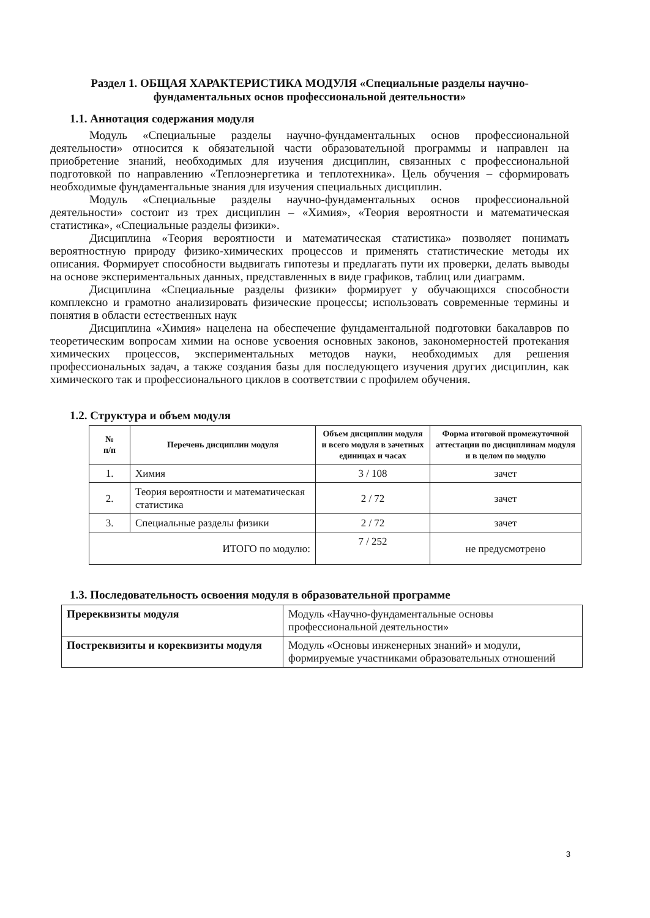Раздел 1. ОБЩАЯ ХАРАКТЕРИСТИКА МОДУЛЯ «Специальные разделы научно-фундаментальных основ профессиональной деятельности»
1.1. Аннотация содержания модуля
Модуль «Специальные разделы научно-фундаментальных основ профессиональной деятельности» относится к обязательной части образовательной программы и направлен на приобретение знаний, необходимых для изучения дисциплин, связанных с профессиональной подготовкой по направлению «Теплоэнергетика и теплотехника». Цель обучения – сформировать необходимые фундаментальные знания для изучения специальных дисциплин.
Модуль «Специальные разделы научно-фундаментальных основ профессиональной деятельности» состоит из трех дисциплин – «Химия», «Теория вероятности и математическая статистика», «Специальные разделы физики».
Дисциплина «Теория вероятности и математическая статистика» позволяет понимать вероятностную природу физико-химических процессов и применять статистические методы их описания. Формирует способности выдвигать гипотезы и предлагать пути их проверки, делать выводы на основе экспериментальных данных, представленных в виде графиков, таблиц или диаграмм.
Дисциплина «Специальные разделы физики» формирует у обучающихся способности комплексно и грамотно анализировать физические процессы; использовать современные термины и понятия в области естественных наук
Дисциплина «Химия» нацелена на обеспечение фундаментальной подготовки бакалавров по теоретическим вопросам химии на основе усвоения основных законов, закономерностей протекания химических процессов, экспериментальных методов науки, необходимых для решения профессиональных задач, а также создания базы для последующего изучения других дисциплин, как химического так и профессионального циклов в соответствии с профилем обучения.
1.2. Структура и объем модуля
| № п/п | Перечень дисциплин модуля | Объем дисциплин модуля и всего модуля в зачетных единицах и часах | Форма итоговой промежуточной аттестации по дисциплинам модуля и в целом по модулю |
| --- | --- | --- | --- |
| 1. | Химия | 3 / 108 | зачет |
| 2. | Теория вероятности и математическая статистика | 2 / 72 | зачет |
| 3. | Специальные разделы физики | 2 / 72 | зачет |
| ИТОГО по модулю: | | 7 / 252 | не предусмотрено |
1.3. Последовательность освоения модуля в образовательной программе
| Пререквизиты модуля | Модуль «Научно-фундаментальные основы профессиональной деятельности» |
| Постреквизиты и кореквизиты модуля | Модуль «Основы инженерных знаний» и модули, формируемые участниками образовательных отношений |
3